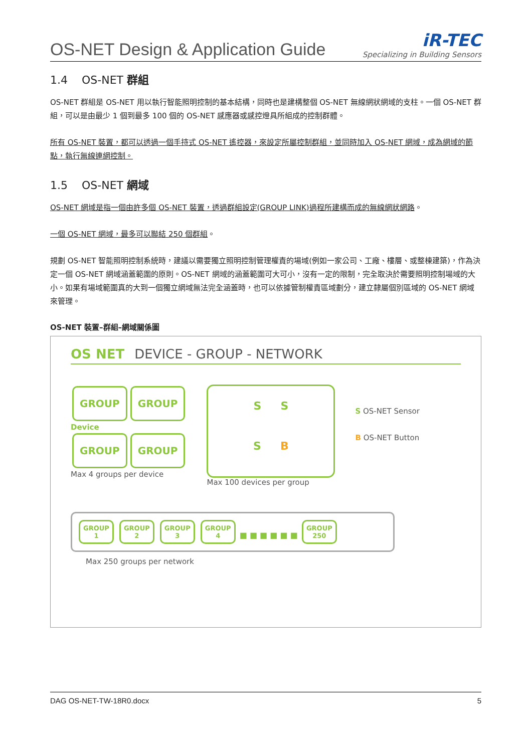OS-NET Design & Application Guide
iR-TEC
Specializing in Building Sensors
1.4 OS-NET 群組
OS-NET 群組是 OS-NET 用以執行智能照明控制的基本結構，同時也是建構整個 OS-NET 無線網狀網域的支柱。一個 OS-NET 群組，可以是由最少 1 個到最多 100 個的 OS-NET 感應器或感控燈具所組成的控制群體。
所有 OS-NET 裝置，都可以透過一個手持式 OS-NET 遙控器，來設定所屬控制群組，並同時加入 OS-NET 網域，成為網域的節點，執行無線連網控制。
1.5 OS-NET 網域
OS-NET 網域是指一個由許多個 OS-NET 裝置，透過群組設定(GROUP LINK)過程所建構而成的無線網狀網路。
一個 OS-NET 網域，最多可以聯結 250 個群組。
規劃 OS-NET 智能照明控制系統時，建議以需要獨立照明控制管理權責的場域(例如一家公司、工廠、樓層、或整棟建築)，作為決定一個 OS-NET 網域涵蓋範圍的原則。OS-NET 網域的涵蓋範圍可大可小，沒有一定的限制，完全取決於需要照明控制場域的大小。如果有場域範圍真的大到一個獨立網域無法完全涵蓋時，也可以依據管制權責區域劃分，建立隸屬個別區域的 OS-NET 網域來管理。
OS-NET 裝置–群組–網域關係圖
OS NET DEVICE - GROUP - NETWORK
GROUP GROUP
Device
GROUP GROUP
Max 4 groups per device
S S
S B
Max 100 devices per group
S OS-NET Sensor
B OS-NET Button
GROUP
1 GROUP
2 GROUP
3 GROUP
4 ■ ■ ■ ■ ■ ■ GROUP
250
Max 250 groups per network
DAG OS-NET-TW-18R0.docx 5